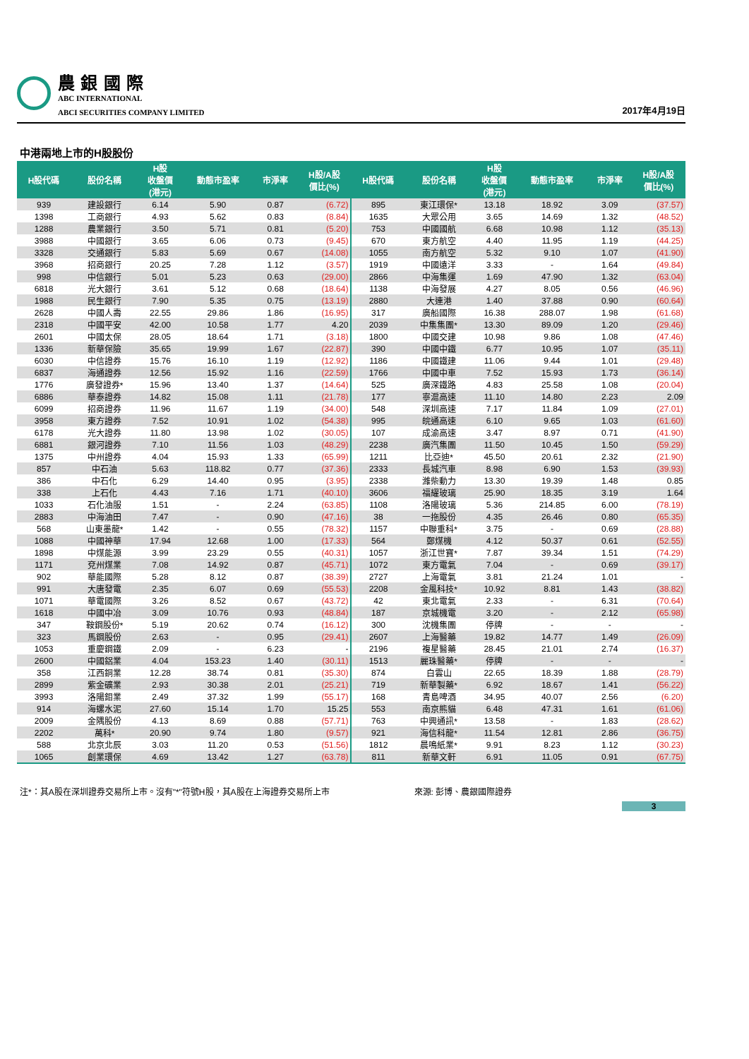農 銀 國 際
ABC INTERNATIONAL
ABCI SECURITIES COMPANY LIMITED
2017年4月19日
中港兩地上市的H股股份
| H股代碼 | 股份名稱 | H股 收盤價 (港元) | 動態市盈率 | 市淨率 | H股/A股 價比(%) | H股代碼 | 股份名稱 | H股 收盤價 (港元) | 動態市盈率 | 市淨率 | H股/A股 價比(%) |
| --- | --- | --- | --- | --- | --- | --- | --- | --- | --- | --- | --- |
| 939 | 建設銀行 | 6.14 | 5.90 | 0.87 | (6.72) | 895 | 東江環保* | 13.18 | 18.92 | 3.09 | (37.57) |
| 1398 | 工商銀行 | 4.93 | 5.62 | 0.83 | (8.84) | 1635 | 大眾公用 | 3.65 | 14.69 | 1.32 | (48.52) |
| 1288 | 農業銀行 | 3.50 | 5.71 | 0.81 | (5.20) | 753 | 中國國航 | 6.68 | 10.98 | 1.12 | (35.13) |
| 3988 | 中國銀行 | 3.65 | 6.06 | 0.73 | (9.45) | 670 | 東方航空 | 4.40 | 11.95 | 1.19 | (44.25) |
| 3328 | 交通銀行 | 5.83 | 5.69 | 0.67 | (14.08) | 1055 | 南方航空 | 5.32 | 9.10 | 1.07 | (41.90) |
| 3968 | 招商銀行 | 20.25 | 7.28 | 1.12 | (3.57) | 1919 | 中國遠洋 | 3.33 | - | 1.64 | (49.84) |
| 998 | 中信銀行 | 5.01 | 5.23 | 0.63 | (29.00) | 2866 | 中海集運 | 1.69 | 47.90 | 1.32 | (63.04) |
| 6818 | 光大銀行 | 3.61 | 5.12 | 0.68 | (18.64) | 1138 | 中海發展 | 4.27 | 8.05 | 0.56 | (46.96) |
| 1988 | 民生銀行 | 7.90 | 5.35 | 0.75 | (13.19) | 2880 | 大連港 | 1.40 | 37.88 | 0.90 | (60.64) |
| 2628 | 中國人壽 | 22.55 | 29.86 | 1.86 | (16.95) | 317 | 廣船國際 | 16.38 | 288.07 | 1.98 | (61.68) |
| 2318 | 中國平安 | 42.00 | 10.58 | 1.77 | 4.20 | 2039 | 中集集團* | 13.30 | 89.09 | 1.20 | (29.46) |
| 2601 | 中國太保 | 28.05 | 18.64 | 1.71 | (3.18) | 1800 | 中國交建 | 10.98 | 9.86 | 1.08 | (47.46) |
| 1336 | 新華保險 | 35.65 | 19.99 | 1.67 | (22.87) | 390 | 中國中鐵 | 6.77 | 10.95 | 1.07 | (35.11) |
| 6030 | 中信證券 | 15.76 | 16.10 | 1.19 | (12.92) | 1186 | 中國鐵建 | 11.06 | 9.44 | 1.01 | (29.48) |
| 6837 | 海通證券 | 12.56 | 15.92 | 1.16 | (22.59) | 1766 | 中國中車 | 7.52 | 15.93 | 1.73 | (36.14) |
| 1776 | 廣發證券* | 15.96 | 13.40 | 1.37 | (14.64) | 525 | 廣深鐵路 | 4.83 | 25.58 | 1.08 | (20.04) |
| 6886 | 華泰證券 | 14.82 | 15.08 | 1.11 | (21.78) | 177 | 寧滬高速 | 11.10 | 14.80 | 2.23 | 2.09 |
| 6099 | 招商證券 | 11.96 | 11.67 | 1.19 | (34.00) | 548 | 深圳高速 | 7.17 | 11.84 | 1.09 | (27.01) |
| 3958 | 東方證券 | 7.52 | 10.91 | 1.02 | (54.38) | 995 | 皖通高速 | 6.10 | 9.65 | 1.03 | (61.60) |
| 6178 | 光大證券 | 11.80 | 13.98 | 1.02 | (30.05) | 107 | 成渝高速 | 3.47 | 8.97 | 0.71 | (41.90) |
| 6881 | 銀河證券 | 7.10 | 11.56 | 1.03 | (48.29) | 2238 | 廣汽集團 | 11.50 | 10.45 | 1.50 | (59.29) |
| 1375 | 中州證券 | 4.04 | 15.93 | 1.33 | (65.99) | 1211 | 比亞迪* | 45.50 | 20.61 | 2.32 | (21.90) |
| 857 | 中石油 | 5.63 | 118.82 | 0.77 | (37.36) | 2333 | 長城汽車 | 8.98 | 6.90 | 1.53 | (39.93) |
| 386 | 中石化 | 6.29 | 14.40 | 0.95 | (3.95) | 2338 | 濰柴動力 | 13.30 | 19.39 | 1.48 | 0.85 |
| 338 | 上石化 | 4.43 | 7.16 | 1.71 | (40.10) | 3606 | 福耀玻璃 | 25.90 | 18.35 | 3.19 | 1.64 |
| 1033 | 石化油服 | 1.51 | - | 2.24 | (63.85) | 1108 | 洛陽玻璃 | 5.36 | 214.85 | 6.00 | (78.19) |
| 2883 | 中海油田 | 7.47 | - | 0.90 | (47.16) | 38 | 一拖股份 | 4.35 | 26.46 | 0.80 | (65.35) |
| 568 | 山東墨龍* | 1.42 | - | 0.55 | (78.32) | 1157 | 中聯重科* | 3.75 | - | 0.69 | (28.88) |
| 1088 | 中國神華 | 17.94 | 12.68 | 1.00 | (17.33) | 564 | 鄭煤機 | 4.12 | 50.37 | 0.61 | (52.55) |
| 1898 | 中煤能源 | 3.99 | 23.29 | 0.55 | (40.31) | 1057 | 浙江世寶* | 7.87 | 39.34 | 1.51 | (74.29) |
| 1171 | 兗州煤業 | 7.08 | 14.92 | 0.87 | (45.71) | 1072 | 東方電氣 | 7.04 | - | 0.69 | (39.17) |
| 902 | 華能國際 | 5.28 | 8.12 | 0.87 | (38.39) | 2727 | 上海電氣 | 3.81 | 21.24 | 1.01 | - |
| 991 | 大唐發電 | 2.35 | 6.07 | 0.69 | (55.53) | 2208 | 金風科技* | 10.92 | 8.81 | 1.43 | (38.82) |
| 1071 | 華電國際 | 3.26 | 8.52 | 0.67 | (43.72) | 42 | 東北電氣 | 2.33 | - | 6.31 | (70.64) |
| 1618 | 中國中冶 | 3.09 | 10.76 | 0.93 | (48.84) | 187 | 京城機電 | 3.20 | - | 2.12 | (65.98) |
| 347 | 鞍鋼股份* | 5.19 | 20.62 | 0.74 | (16.12) | 300 | 沈機集團 | 停牌 | - | - | - |
| 323 | 馬鋼股份 | 2.63 | - | 0.95 | (29.41) | 2607 | 上海醫藥 | 19.82 | 14.77 | 1.49 | (26.09) |
| 1053 | 重慶鋼鐵 | 2.09 | - | 6.23 | - | 2196 | 複星醫藥 | 28.45 | 21.01 | 2.74 | (16.37) |
| 2600 | 中國鋁業 | 4.04 | 153.23 | 1.40 | (30.11) | 1513 | 麗珠醫藥* | 停牌 | - | - | - |
| 358 | 江西銅業 | 12.28 | 38.74 | 0.81 | (35.30) | 874 | 白雲山 | 22.65 | 18.39 | 1.88 | (28.79) |
| 2899 | 紫金礦業 | 2.93 | 30.38 | 2.01 | (25.21) | 719 | 新華製藥* | 6.92 | 18.67 | 1.41 | (56.22) |
| 3993 | 洛陽鉬業 | 2.49 | 37.32 | 1.99 | (55.17) | 168 | 青島啤酒 | 34.95 | 40.07 | 2.56 | (6.20) |
| 914 | 海螺水泥 | 27.60 | 15.14 | 1.70 | 15.25 | 553 | 南京熊貓 | 6.48 | 47.31 | 1.61 | (61.06) |
| 2009 | 金隅股份 | 4.13 | 8.69 | 0.88 | (57.71) | 763 | 中興通訊* | 13.58 | - | 1.83 | (28.62) |
| 2202 | 萬科* | 20.90 | 9.74 | 1.80 | (9.57) | 921 | 海信科龍* | 11.54 | 12.81 | 2.86 | (36.75) |
| 588 | 北京北辰 | 3.03 | 11.20 | 0.53 | (51.56) | 1812 | 晨鳴紙業* | 9.91 | 8.23 | 1.12 | (30.23) |
| 1065 | 創業環保 | 4.69 | 13.42 | 1.27 | (63.78) | 811 | 新華文軒 | 6.91 | 11.05 | 0.91 | (67.75) |
注*：其A股在深圳證券交易所上市。沒有"*"符號H股，其A股在上海證券交易所上市 來源: 彭博、農銀國際證券
3